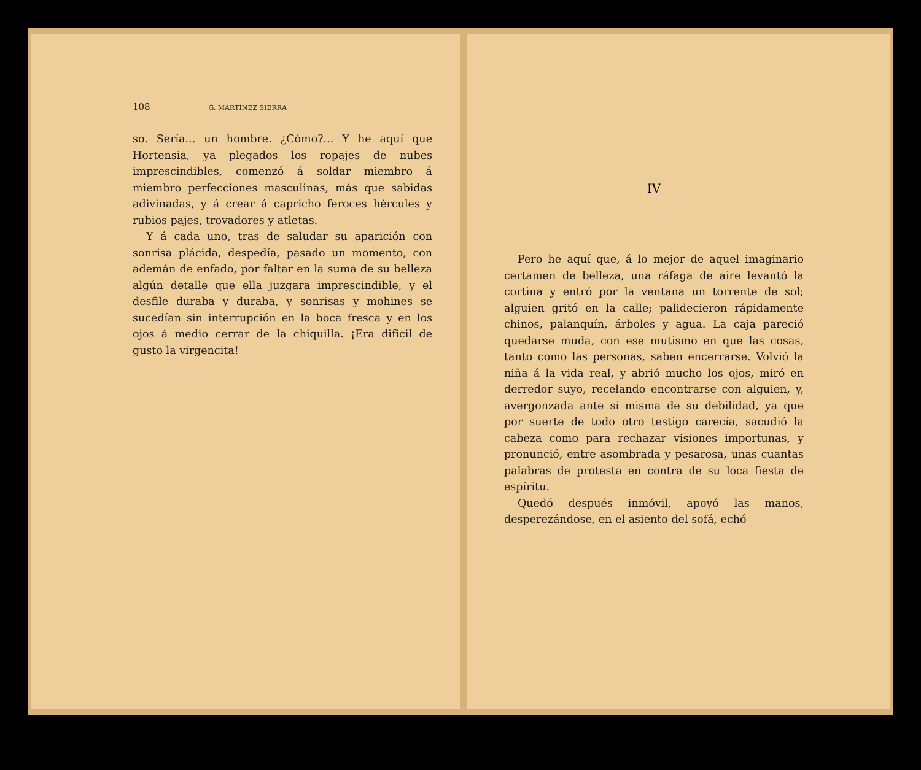108 G. MARTÍNEZ SIERRA
so. Sería... un hombre. ¿Cómo?... Y he aquí que Hortensia, ya plegados los ropajes de nubes imprescindibles, comenzó á soldar miembro á miembro perfecciones masculinas, más que sabidas adivinadas, y á crear á capricho feroces hércules y rubios pajes, trovadores y atletas.
Y á cada uno, tras de saludar su aparición con sonrisa plácida, despedía, pasado un momento, con ademán de enfado, por faltar en la suma de su belleza algún detalle que ella juzgara imprescindible, y el desfile duraba y duraba, y sonrisas y mohines se sucedían sin interrupción en la boca fresca y en los ojos á medio cerrar de la chiquilla. ¡Era difícil de gusto la virgencita!
IV
Pero he aquí que, á lo mejor de aquel imaginario certamen de belleza, una ráfaga de aire levantó la cortina y entró por la ventana un torrente de sol; alguien gritó en la calle; palidecieron rápidamente chinos, palanquín, árboles y agua. La caja pareció quedarse muda, con ese mutismo en que las cosas, tanto como las personas, saben encerrarse. Volvió la niña á la vida real, y abrió mucho los ojos, miró en derredor suyo, recelando encontrarse con alguien, y, avergonzada ante sí misma de su debilidad, ya que por suerte de todo otro testigo carecía, sacudió la cabeza como para rechazar visiones importunas, y pronunció, entre asombrada y pesarosa, unas cuantas palabras de protesta en contra de su loca fiesta de espíritu.
Quedó después inmóvil, apoyó las manos, desperezándose, en el asiento del sofá, echó